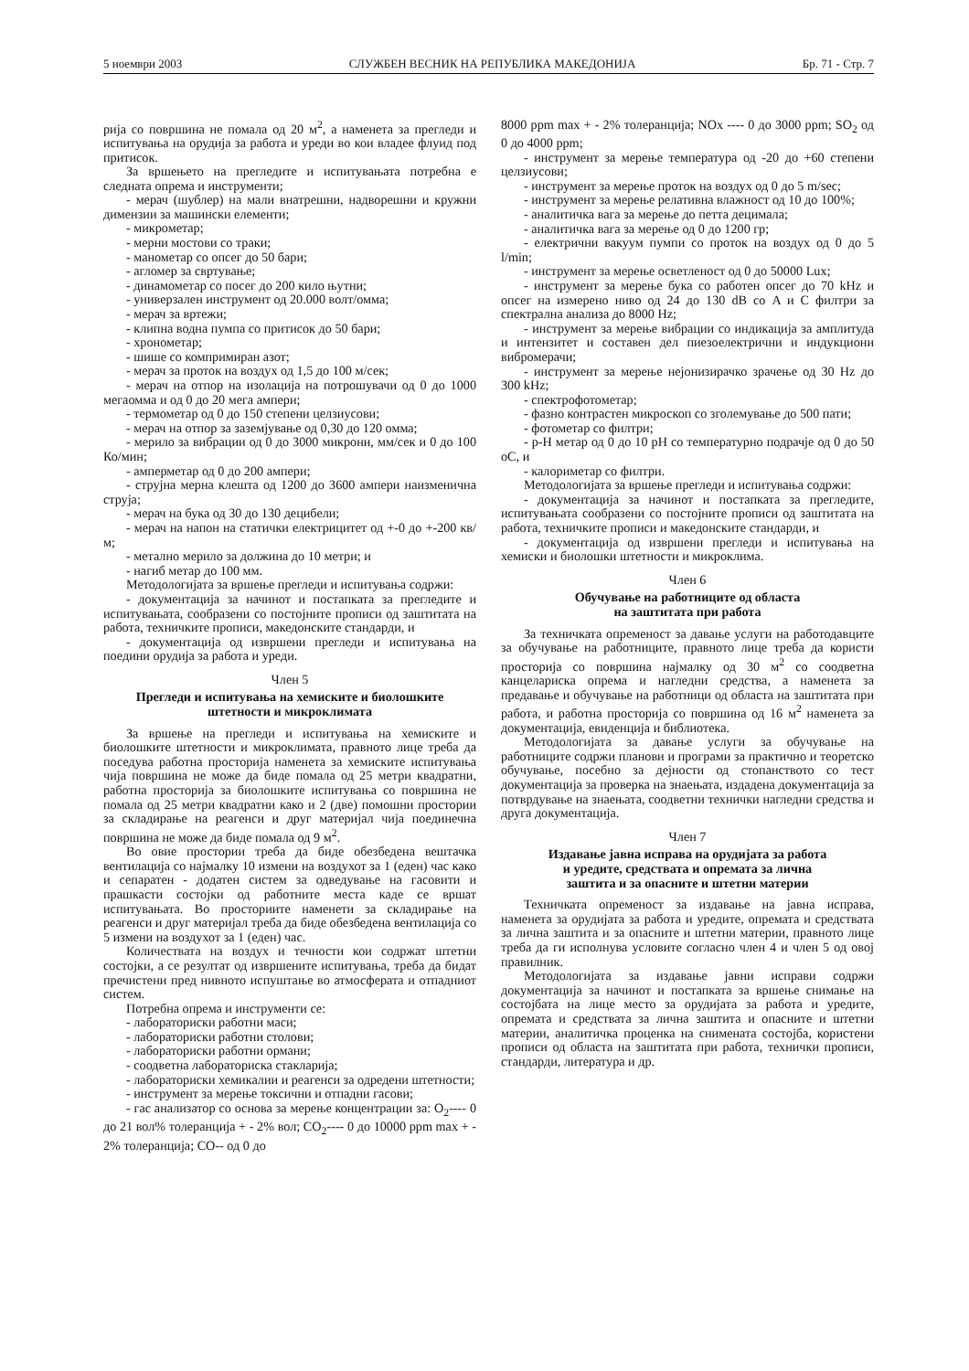5 ноември 2003 СЛУЖБЕН ВЕСНИК НА РЕПУБЛИКА МАКЕДОНИЈА Бр. 71 - Стр. 7
рија со површина не помала од 20 м<sup>2</sup>, а наменета за прегледи и испитувања на орудија за работа и уреди во кои владее флуид под притисок.
За вршењето на прегледите и испитувањата потребна е следната опрема и инструменти;
- мерач (шублер) на мали внатрешни, надворешни и кружни димензии за машински елементи;
- микрометар;
- мерни мостови со траки;
- манометар со опсег до 50 бари;
- агломер за свртување;
- динамометар со посег до 200 кило њутни;
- универзален инструмент од 20.000 волт/омма;
- мерач за вртежи;
- клипна водна пумпа со притисок до 50 бари;
- хронометар;
- шише со компримиран азот;
- мерач за проток на воздух од 1,5 до 100 м/сек;
- мерач на отпор на изолација на потрошувачи од 0 до 1000 мегаомма и од 0 до 20 мега ампери;
- термометар од 0 до 150 степени целзиусови;
- мерач на отпор за заземјување од 0,30 до 120 омма;
- мерило за вибрации од 0 до 3000 микрони, мм/сек и 0 до 100 Ко/мин;
- амперметар од 0 до 200 ампери;
- струјна мерна клешта од 1200 до 3600 ампери наизменична струја;
- мерач на бука од 30 до 130 децибели;
- мерач на напон на статички електрицитет од +-0 до +-200 кв/м;
- метално мерило за должина до 10 метри; и
- нагиб метар до 100 мм.
Методологијата за вршење прегледи и испитувања содржи:
- документација за начинот и постапката за прегледите и испитувањата, сообразени со постојните прописи од заштитата на работа, техничките прописи, македонските стандарди, и
- документација од извршени прегледи и испитувања на поедини орудија за работа и уреди.
Член 5
Прегледи и испитувања на хемиските и биолошките штетности и микроклимата
За вршење на прегледи и испитувања на хемиските и биолошките штетности и микроклимата, правното лице треба да поседува работна просторија наменета за хемиските испитувања чија површина не може да биде помала од 25 метри квадратни, работна просторија за биолошките испитувања со површина не помала од 25 метри квадратни како и 2 (две) помошни простории за складирање на реагенси и друг материјал чија поединечна површина не може да биде помала од 9 м<sup>2</sup>.
Во овие простории треба да биде обезбедена вештачка вентилација со најмалку 10 измени на воздухот за 1 (еден) час како и сепаратен - додатен систем за одведување на гасовити и прашкасти состојки од работните места каде се вршат испитувањата. Во просториите наменети за складирање на реагенси и друг материјал треба да биде обезбедена вентилација со 5 измени на воздухот за 1 (еден) час.
Количествата на воздух и течности кои содржат штетни состојки, а се резултат од извршените испитувања, треба да бидат пречистени пред нивното испуштање во атмосферата и отпадниот систем.
Потребна опрема и инструменти се:
- лабораториски работни маси;
- лабораториски работни столови;
- лабораториски работни ормани;
- соодветна лабораториска стакларија;
- лабораториски хемикалии и реагенси за одредени штетности;
- инструмент за мерење токсични и отпадни гасови;
- гас анализатор со основа за мерење концентрации за: O<sub>2</sub>---- 0 до 21 вол% толеранција + - 2% вол; CO<sub>2</sub>---- 0 до 10000 ppm max + - 2% толеранција; CO-- од 0 до
8000 ppm max + - 2% толеранција; NOx ---- 0 до 3000 ppm; SO<sub>2</sub> од 0 до 4000 ppm;
- инструмент за мерење температура од -20 до +60 степени целзиусови;
- инструмент за мерење проток на воздух од 0 до 5 m/sec;
- инструмент за мерење релативна влажност од 10 до 100%;
- аналитичка вага за мерење до петта децимала;
- аналитичка вага за мерење од 0 до 1200 гр;
- електрични вакуум пумпи со проток на воздух од 0 до 5 l/min;
- инструмент за мерење осветленост од 0 до 50000 Lux;
- инструмент за мерење бука со работен опсег до 70 kHz и опсег на измерено ниво од 24 до 130 dB со A и C филтри за спектрална анализа до 8000 Hz;
- инструмент за мерење вибрации со индикација за амплитуда и интензитет и составен дел пиезоелектрични и индукциони вибромерачи;
- инструмент за мерење нејонизирачко зрачење од 30 Hz до 300 kHz;
- спектрофотометар;
- фазно контрастен микроскоп со зголемување до 500 пати;
- фотометар со филтри;
- p-H метар од 0 до 10 pH со температурно подрачје од 0 до 50 оC, и
- калориметар со филтри.
Методологијата за вршење прегледи и испитувања содржи:
- документација за начинот и постапката за прегледите, испитувањата сообразени со постојните прописи од заштитата на работа, техничките прописи и македонските стандарди, и
- документација од извршени прегледи и испитувања на хемиски и биолошки штетности и микроклима.
Член 6
Обучување на работниците од областа
на заштитата при работа
За техничката опременост за давање услуги на работодавците за обучување на работниците, правното лице треба да користи просторија со површина најмалку од 30 м<sup>2</sup> со соодветна канцелариска опрема и нагледни средства, а наменета за предавање и обучување на работници од областа на заштитата при работа, и работна просторија со површина од 16 м<sup>2</sup> наменета за документација, евиденција и библиотека.
Методологијата за давање услуги за обучување на работниците содржи планови и програми за практично и теоретско обучување, посебно за дејности од стопанството со тест документација за проверка на знаењата, издадена документација за потврдување на знаењата, соодветни технички нагледни средства и друга документација.
Член 7
Издавање јавна исправа на орудијата за работа
и уредите, средствата и опремата за лична
заштита и за опасните и штетни материи
Техничката опременост за издавање на јавна исправа, наменета за орудијата за работа и уредите, опремата и средствата за лична заштита и за опасните и штетни материи, правното лице треба да ги исполнува условите согласно член 4 и член 5 од овој правилник.
Методологијата за издавање јавни исправи содржи документација за начинот и постапката за вршење снимање на состојбата на лице место за орудијата за работа и уредите, опремата и средствата за лична заштита и опасните и штетни материи, аналитичка проценка на снимената состојба, користени прописи од областа на заштитата при работа, технички прописи, стандарди, литература и др.